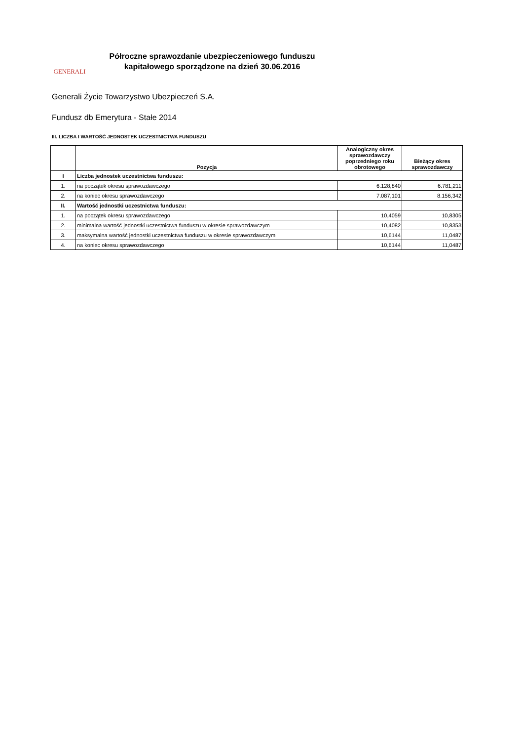GENERALI
Półroczne sprawozdanie ubezpieczeniowego funduszu kapitałowego sporządzone na dzień 30.06.2016
Generali Życie Towarzystwo Ubezpieczeń S.A.
Fundusz db Emerytura - Stałe 2014
III. LICZBA I WARTOŚĆ JEDNOSTEK UCZESTNICTWA FUNDUSZU
| | Pozycja | Analogiczny okres sprawozdawczy poprzedniego roku obrotowego | Bieżący okres sprawozdawczy |
| --- | --- | --- | --- |
| I | Liczba jednostek uczestnictwa funduszu: | | |
| 1. | na początek okresu sprawozdawczego | 6.128,840 | 6.781,211 |
| 2. | na koniec okresu sprawozdawczego | 7.087,101 | 8.156,342 |
| II. | Wartość jednostki uczestnictwa funduszu: | | |
| 1. | na początek okresu sprawozdawczego | 10,4059 | 10,8305 |
| 2. | minimalna wartość jednostki uczestnictwa funduszu w okresie sprawozdawczym | 10,4082 | 10,8353 |
| 3. | maksymalna wartość jednostki uczestnictwa funduszu w okresie sprawozdawczym | 10,6144 | 11,0487 |
| 4. | na koniec okresu sprawozdawczego | 10,6144 | 11,0487 |